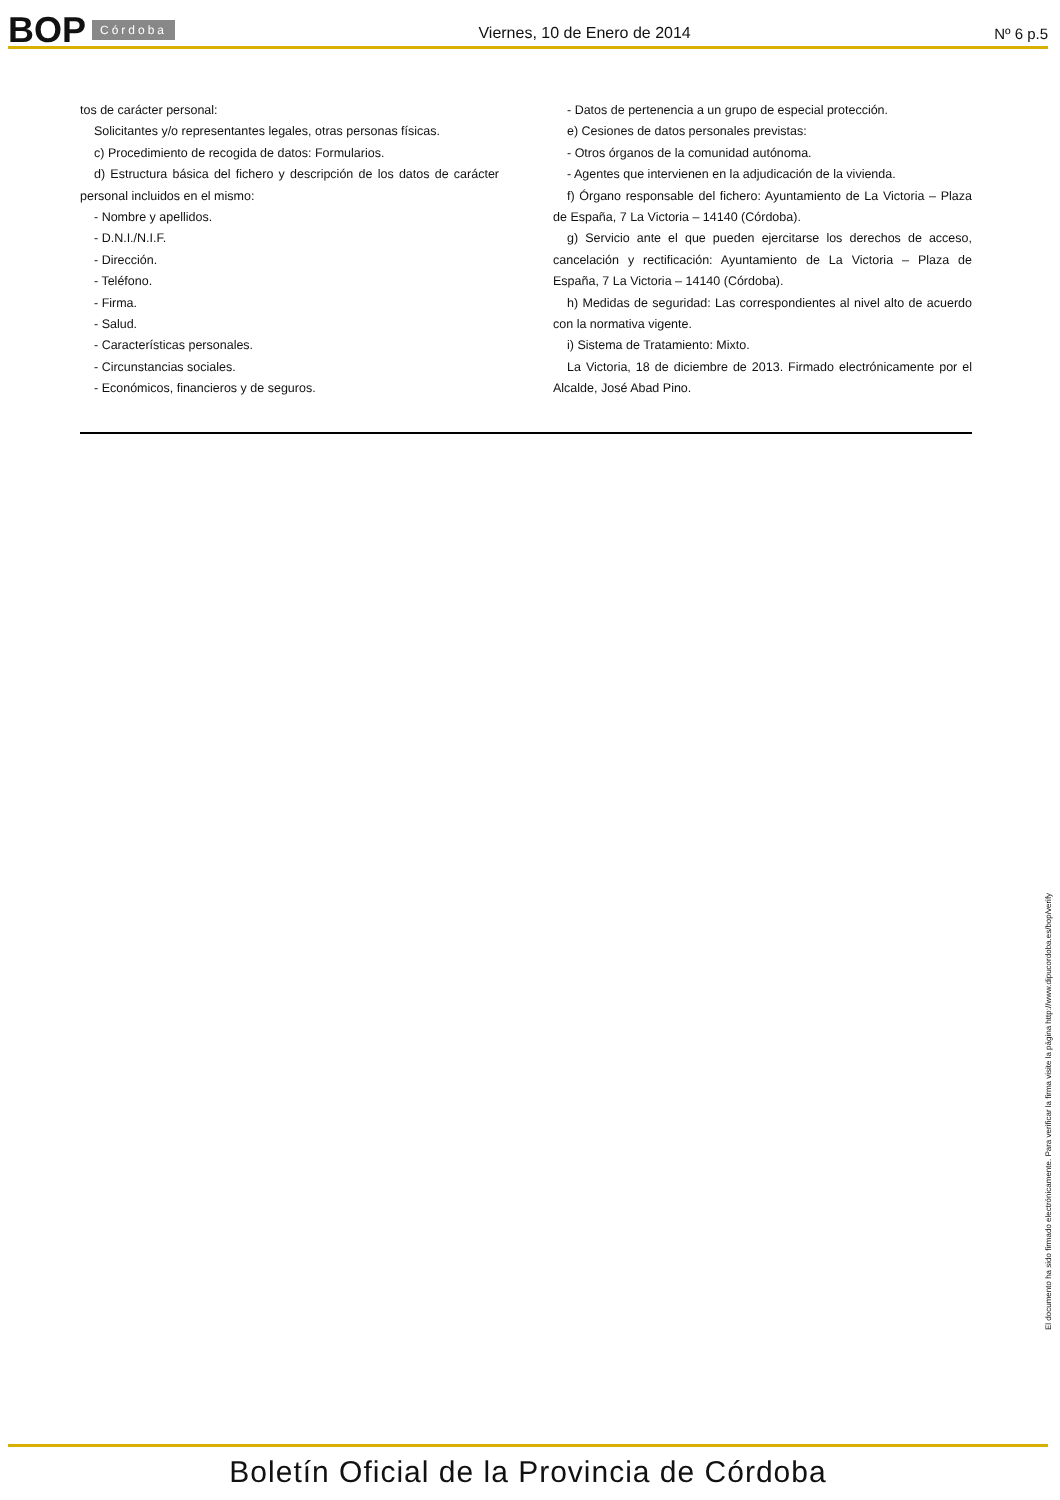BOP Córdoba Viernes, 10 de Enero de 2014 Nº 6 p.5
tos de carácter personal:
Solicitantes y/o representantes legales, otras personas físicas.
c) Procedimiento de recogida de datos: Formularios.
d) Estructura básica del fichero y descripción de los datos de carácter personal incluidos en el mismo:
- Nombre y apellidos.
- D.N.I./N.I.F.
- Dirección.
- Teléfono.
- Firma.
- Salud.
- Características personales.
- Circunstancias sociales.
- Económicos, financieros y de seguros.
- Datos de pertenencia a un grupo de especial protección.
e) Cesiones de datos personales previstas:
- Otros órganos de la comunidad autónoma.
- Agentes que intervienen en la adjudicación de la vivienda.
f) Órgano responsable del fichero: Ayuntamiento de La Victoria – Plaza de España, 7 La Victoria – 14140 (Córdoba).
g) Servicio ante el que pueden ejercitarse los derechos de acceso, cancelación y rectificación: Ayuntamiento de La Victoria – Plaza de España, 7 La Victoria – 14140 (Córdoba).
h) Medidas de seguridad: Las correspondientes al nivel alto de acuerdo con la normativa vigente.
i) Sistema de Tratamiento: Mixto.
La Victoria, 18 de diciembre de 2013. Firmado electrónicamente por el Alcalde, José Abad Pino.
El documento ha sido firmado electrónicamente. Para verificar la firma visite la página http://www.dipucordoba.es/bop/verify
Boletín Oficial de la Provincia de Córdoba